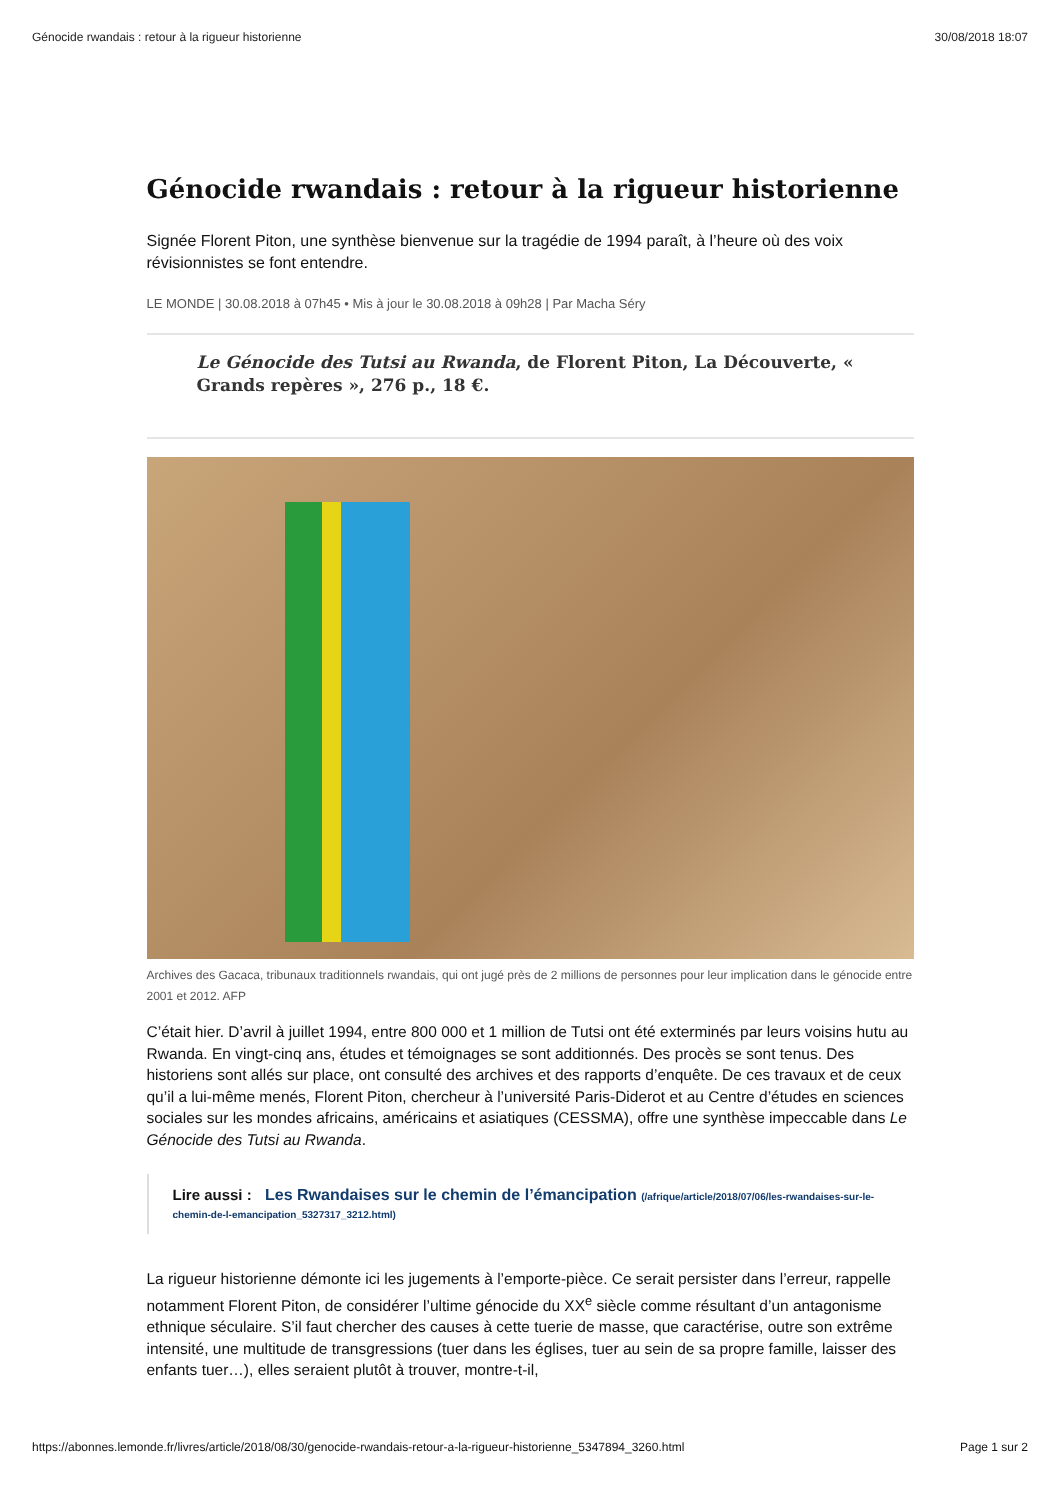Génocide rwandais : retour à la rigueur historienne 30/08/2018 18:07
Génocide rwandais : retour à la rigueur historienne
Signée Florent Piton, une synthèse bienvenue sur la tragédie de 1994 paraît, à l’heure où des voix révisionnistes se font entendre.
LE MONDE | 30.08.2018 à 07h45 • Mis à jour le 30.08.2018 à 09h28 | Par Macha Séry
Le Génocide des Tutsi au Rwanda, de Florent Piton, La Découverte, « Grands repères », 276 p., 18 €.
Archives des Gacaca, tribunaux traditionnels rwandais, qui ont jugé près de 2 millions de personnes pour leur implication dans le génocide entre 2001 et 2012. AFP
C’était hier. D’avril à juillet 1994, entre 800 000 et 1 million de Tutsi ont été exterminés par leurs voisins hutu au Rwanda. En vingt-cinq ans, études et témoignages se sont additionnés. Des procès se sont tenus. Des historiens sont allés sur place, ont consulté des archives et des rapports d’enquête. De ces travaux et de ceux qu’il a lui-même menés, Florent Piton, chercheur à l’université Paris-Diderot et au Centre d’études en sciences sociales sur les mondes africains, américains et asiatiques (CESSMA), offre une synthèse impeccable dans Le Génocide des Tutsi au Rwanda.
Lire aussi : Les Rwandaises sur le chemin de l’émancipation (/afrique/article/2018/07/06/les-rwandaises-sur-le-chemin-de-l-emancipation_5327317_3212.html)
La rigueur historienne démonte ici les jugements à l’emporte-pièce. Ce serait persister dans l’erreur, rappelle notamment Florent Piton, de considérer l’ultime génocide du XX<sup>e</sup> siècle comme résultant d’un antagonisme ethnique séculaire. S’il faut chercher des causes à cette tuerie de masse, que caractérise, outre son extrême intensité, une multitude de transgressions (tuer dans les églises, tuer au sein de sa propre famille, laisser des enfants tuer…), elles seraient plutôt à trouver, montre-t-il,
https://abonnes.lemonde.fr/livres/article/2018/08/30/genocide-rwandais-retour-a-la-rigueur-historienne_5347894_3260.html Page 1 sur 2